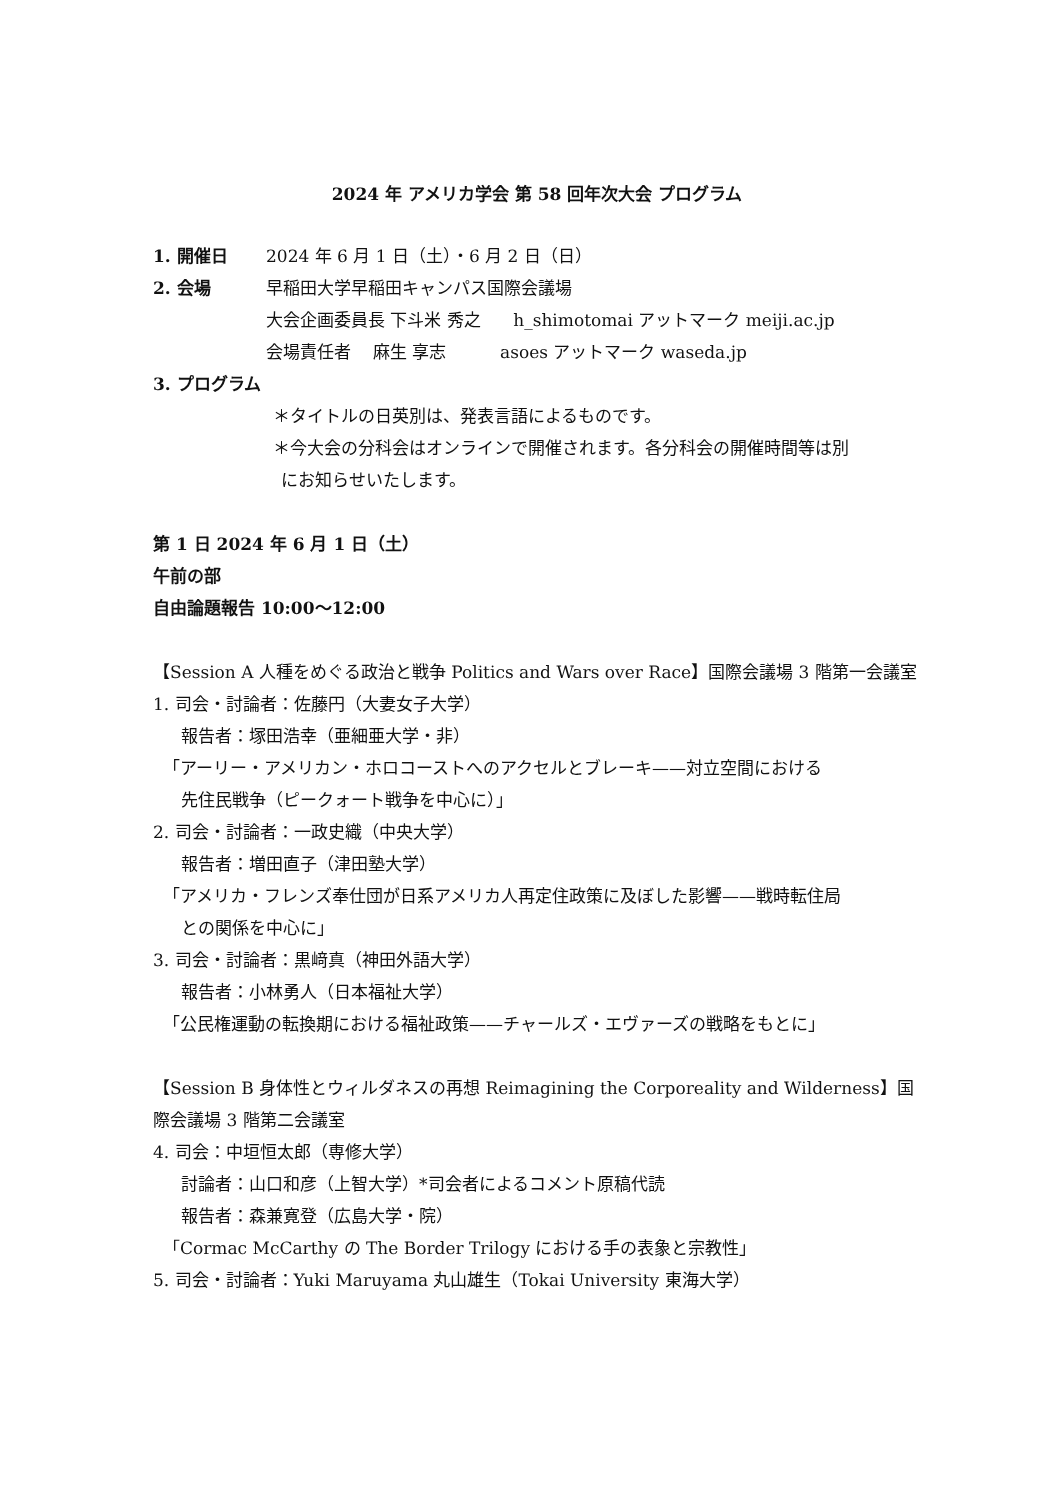2024 年 アメリカ学会 第 58 回年次大会 プログラム
1. 開催日 2024 年 6 月 1 日（土）・6 月 2 日（日）
2. 会場 早稲田大学早稲田キャンパス国際会議場
大会企画委員長 下斗米 秀之 h_shimotomai アットマーク meiji.ac.jp
会場責任者 麻生 享志 asoes アットマーク waseda.jp
3. プログラム
＊タイトルの日英別は、発表言語によるものです。
＊今大会の分科会はオンラインで開催されます。各分科会の開催時間等は別
にお知らせいたします。
第 1 日 2024 年 6 月 1 日（土）
午前の部
自由論題報告 10:00〜12:00
【Session A 人種をめぐる政治と戦争 Politics and Wars over Race】国際会議場 3 階第一会議室
1. 司会・討論者：佐藤円（大妻女子大学）
報告者：塚田浩幸（亜細亜大学・非）
「アーリー・アメリカン・ホロコーストへのアクセルとブレーキ——対立空間における
先住民戦争（ピークォート戦争を中心に）」
2. 司会・討論者：一政史織（中央大学）
報告者：増田直子（津田塾大学）
「アメリカ・フレンズ奉仕団が日系アメリカ人再定住政策に及ぼした影響——戦時転住局
との関係を中心に」
3. 司会・討論者：黒﨑真（神田外語大学）
報告者：小林勇人（日本福祉大学）
「公民権運動の転換期における福祉政策——チャールズ・エヴァーズの戦略をもとに」
【Session B 身体性とウィルダネスの再想 Reimagining the Corporeality and Wilderness】国際会議場 3 階第二会議室
4. 司会：中垣恒太郎（専修大学）
討論者：山口和彦（上智大学）*司会者によるコメント原稿代読
報告者：森兼寛登（広島大学・院）
「Cormac McCarthy の The Border Trilogy における手の表象と宗教性」
5. 司会・討論者：Yuki Maruyama 丸山雄生（Tokai University 東海大学）